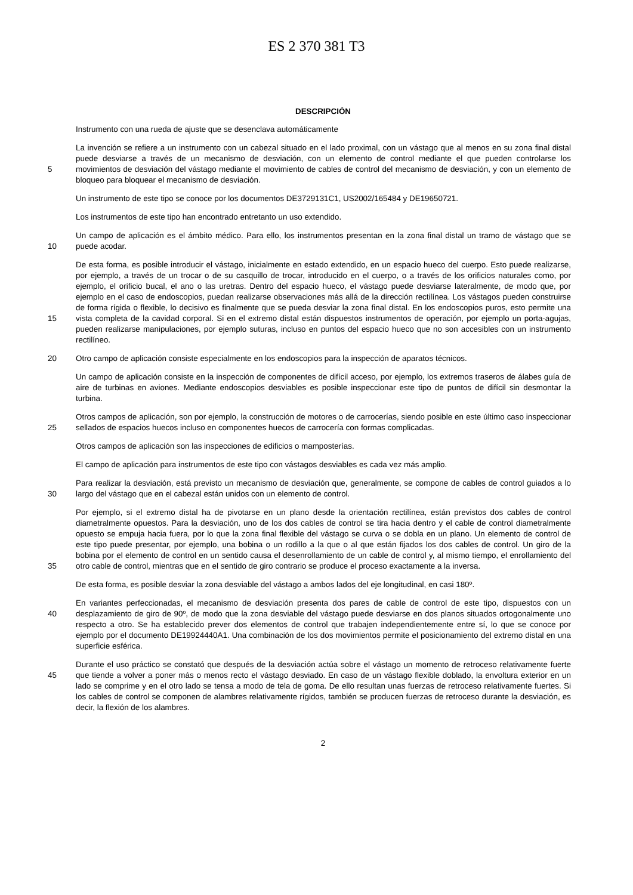ES 2 370 381 T3
DESCRIPCIÓN
Instrumento con una rueda de ajuste que se desenclava automáticamente
5
La invención se refiere a un instrumento con un cabezal situado en el lado proximal, con un vástago que al menos en su zona final distal puede desviarse a través de un mecanismo de desviación, con un elemento de control mediante el que pueden controlarse los movimientos de desviación del vástago mediante el movimiento de cables de control del mecanismo de desviación, y con un elemento de bloqueo para bloquear el mecanismo de desviación.
Un instrumento de este tipo se conoce por los documentos DE3729131C1, US2002/165484 y DE19650721.
Los instrumentos de este tipo han encontrado entretanto un uso extendido.
10
Un campo de aplicación es el ámbito médico. Para ello, los instrumentos presentan en la zona final distal un tramo de vástago que se puede acodar.
15
De esta forma, es posible introducir el vástago, inicialmente en estado extendido, en un espacio hueco del cuerpo. Esto puede realizarse, por ejemplo, a través de un trocar o de su casquillo de trocar, introducido en el cuerpo, o a través de los orificios naturales como, por ejemplo, el orificio bucal, el ano o las uretras. Dentro del espacio hueco, el vástago puede desviarse lateralmente, de modo que, por ejemplo en el caso de endoscopios, puedan realizarse observaciones más allá de la dirección rectilínea. Los vástagos pueden construirse de forma rígida o flexible, lo decisivo es finalmente que se pueda desviar la zona final distal. En los endoscopios puros, esto permite una vista completa de la cavidad corporal. Si en el extremo distal están dispuestos instrumentos de operación, por ejemplo un porta-agujas, pueden realizarse manipulaciones, por ejemplo suturas, incluso en puntos del espacio hueco que no son accesibles con un instrumento rectilíneo.
20
Otro campo de aplicación consiste especialmente en los endoscopios para la inspección de aparatos técnicos.
Un campo de aplicación consiste en la inspección de componentes de difícil acceso, por ejemplo, los extremos traseros de álabes guía de aire de turbinas en aviones. Mediante endoscopios desviables es posible inspeccionar este tipo de puntos de difícil sin desmontar la turbina.
25
Otros campos de aplicación, son por ejemplo, la construcción de motores o de carrocerías, siendo posible en este último caso inspeccionar sellados de espacios huecos incluso en componentes huecos de carrocería con formas complicadas.
Otros campos de aplicación son las inspecciones de edificios o mamposterías.
El campo de aplicación para instrumentos de este tipo con vástagos desviables es cada vez más amplio.
30
Para realizar la desviación, está previsto un mecanismo de desviación que, generalmente, se compone de cables de control guiados a lo largo del vástago que en el cabezal están unidos con un elemento de control.
35
Por ejemplo, si el extremo distal ha de pivotarse en un plano desde la orientación rectilínea, están previstos dos cables de control diametralmente opuestos. Para la desviación, uno de los dos cables de control se tira hacia dentro y el cable de control diametralmente opuesto se empuja hacia fuera, por lo que la zona final flexible del vástago se curva o se dobla en un plano. Un elemento de control de este tipo puede presentar, por ejemplo, una bobina o un rodillo a la que o al que están fijados los dos cables de control. Un giro de la bobina por el elemento de control en un sentido causa el desenrollamiento de un cable de control y, al mismo tiempo, el enrollamiento del otro cable de control, mientras que en el sentido de giro contrario se produce el proceso exactamente a la inversa.
De esta forma, es posible desviar la zona desviable del vástago a ambos lados del eje longitudinal, en casi 180º.
40
En variantes perfeccionadas, el mecanismo de desviación presenta dos pares de cable de control de este tipo, dispuestos con un desplazamiento de giro de 90º, de modo que la zona desviable del vástago puede desviarse en dos planos situados ortogonalmente uno respecto a otro. Se ha establecido prever dos elementos de control que trabajen independientemente entre sí, lo que se conoce por ejemplo por el documento DE19924440A1. Una combinación de los dos movimientos permite el posicionamiento del extremo distal en una superficie esférica.
45
Durante el uso práctico se constató que después de la desviación actúa sobre el vástago un momento de retroceso relativamente fuerte que tiende a volver a poner más o menos recto el vástago desviado. En caso de un vástago flexible doblado, la envoltura exterior en un lado se comprime y en el otro lado se tensa a modo de tela de goma. De ello resultan unas fuerzas de retroceso relativamente fuertes. Si los cables de control se componen de alambres relativamente rígidos, también se producen fuerzas de retroceso durante la desviación, es decir, la flexión de los alambres.
2